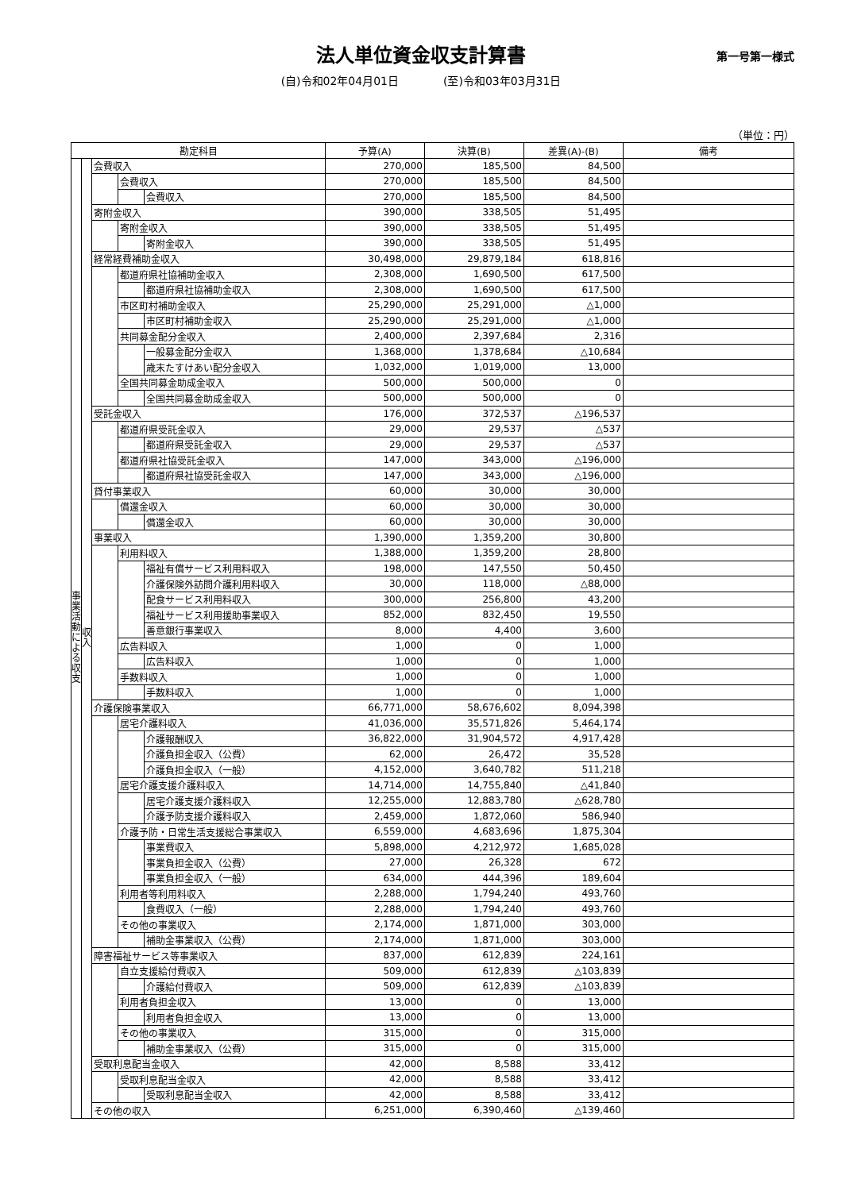法人単位資金収支計算書
第一号第一様式
(自)令和02年04月01日　　　　(至)令和03年03月31日
（単位：円）
| 勘定科目 | | | | | 予算(A) | 決算(B) | 差異(A)-(B) | 備考 |
| --- | --- | --- | --- | --- | --- | --- | --- | --- |
| 事業活動による収支 | 収入 | 会費収入 | | | 270,000 | 185,500 | 84,500 | |
| | | | 会費収入 | | 270,000 | 185,500 | 84,500 | |
| | | | | 会費収入 | 270,000 | 185,500 | 84,500 | |
| | | 寄附金収入 | | | 390,000 | 338,505 | 51,495 | |
| | | | 寄附金収入 | | 390,000 | 338,505 | 51,495 | |
| | | | | 寄附金収入 | 390,000 | 338,505 | 51,495 | |
| | | 経常経費補助金収入 | | | 30,498,000 | 29,879,184 | 618,816 | |
| | | | 都道府県社協補助金収入 | | 2,308,000 | 1,690,500 | 617,500 | |
| | | | | 都道府県社協補助金収入 | 2,308,000 | 1,690,500 | 617,500 | |
| | | | 市区町村補助金収入 | | 25,290,000 | 25,291,000 | △1,000 | |
| | | | | 市区町村補助金収入 | 25,290,000 | 25,291,000 | △1,000 | |
| | | | 共同募金配分金収入 | | 2,400,000 | 2,397,684 | 2,316 | |
| | | | | 一般募金配分金収入 | 1,368,000 | 1,378,684 | △10,684 | |
| | | | | 歳末たすけあい配分金収入 | 1,032,000 | 1,019,000 | 13,000 | |
| | | | 全国共同募金助成金収入 | | 500,000 | 500,000 | 0 | |
| | | | | 全国共同募金助成金収入 | 500,000 | 500,000 | 0 | |
| | | 受託金収入 | | | 176,000 | 372,537 | △196,537 | |
| | | | 都道府県受託金収入 | | 29,000 | 29,537 | △537 | |
| | | | | 都道府県受託金収入 | 29,000 | 29,537 | △537 | |
| | | | 都道府県社協受託金収入 | | 147,000 | 343,000 | △196,000 | |
| | | | | 都道府県社協受託金収入 | 147,000 | 343,000 | △196,000 | |
| | | 貸付事業収入 | | | 60,000 | 30,000 | 30,000 | |
| | | | 償還金収入 | | 60,000 | 30,000 | 30,000 | |
| | | | | 償還金収入 | 60,000 | 30,000 | 30,000 | |
| | | 事業収入 | | | 1,390,000 | 1,359,200 | 30,800 | |
| | | | 利用料収入 | | 1,388,000 | 1,359,200 | 28,800 | |
| | | | | 福祉有償サービス利用料収入 | 198,000 | 147,550 | 50,450 | |
| | | | | 介護保険外訪問介護利用料収入 | 30,000 | 118,000 | △88,000 | |
| | | | | 配食サービス利用料収入 | 300,000 | 256,800 | 43,200 | |
| | | | | 福祉サービス利用援助事業収入 | 852,000 | 832,450 | 19,550 | |
| | | | | 善意銀行事業収入 | 8,000 | 4,400 | 3,600 | |
| | | | 広告料収入 | | 1,000 | 0 | 1,000 | |
| | | | | 広告料収入 | 1,000 | 0 | 1,000 | |
| | | | 手数料収入 | | 1,000 | 0 | 1,000 | |
| | | | | 手数料収入 | 1,000 | 0 | 1,000 | |
| | | 介護保険事業収入 | | | 66,771,000 | 58,676,602 | 8,094,398 | |
| | | | 居宅介護料収入 | | 41,036,000 | 35,571,826 | 5,464,174 | |
| | | | | 介護報酬収入 | 36,822,000 | 31,904,572 | 4,917,428 | |
| | | | | 介護負担金収入（公費） | 62,000 | 26,472 | 35,528 | |
| | | | | 介護負担金収入（一般） | 4,152,000 | 3,640,782 | 511,218 | |
| | | | 居宅介護支援介護料収入 | | 14,714,000 | 14,755,840 | △41,840 | |
| | | | | 居宅介護支援介護料収入 | 12,255,000 | 12,883,780 | △628,780 | |
| | | | | 介護予防支援介護料収入 | 2,459,000 | 1,872,060 | 586,940 | |
| | | | 介護予防・日常生活支援総合事業収入 | | 6,559,000 | 4,683,696 | 1,875,304 | |
| | | | | 事業費収入 | 5,898,000 | 4,212,972 | 1,685,028 | |
| | | | | 事業負担金収入（公費） | 27,000 | 26,328 | 672 | |
| | | | | 事業負担金収入（一般） | 634,000 | 444,396 | 189,604 | |
| | | | 利用者等利用料収入 | | 2,288,000 | 1,794,240 | 493,760 | |
| | | | | 食費収入（一般） | 2,288,000 | 1,794,240 | 493,760 | |
| | | | その他の事業収入 | | 2,174,000 | 1,871,000 | 303,000 | |
| | | | | 補助金事業収入（公費） | 2,174,000 | 1,871,000 | 303,000 | |
| | | 障害福祉サービス等事業収入 | | | 837,000 | 612,839 | 224,161 | |
| | | | 自立支援給付費収入 | | 509,000 | 612,839 | △103,839 | |
| | | | | 介護給付費収入 | 509,000 | 612,839 | △103,839 | |
| | | | 利用者負担金収入 | | 13,000 | 0 | 13,000 | |
| | | | | 利用者負担金収入 | 13,000 | 0 | 13,000 | |
| | | | その他の事業収入 | | 315,000 | 0 | 315,000 | |
| | | | | 補助金事業収入（公費） | 315,000 | 0 | 315,000 | |
| | | 受取利息配当金収入 | | | 42,000 | 8,588 | 33,412 | |
| | | | 受取利息配当金収入 | | 42,000 | 8,588 | 33,412 | |
| | | | | 受取利息配当金収入 | 42,000 | 8,588 | 33,412 | |
| | | その他の収入 | | | 6,251,000 | 6,390,460 | △139,460 | |